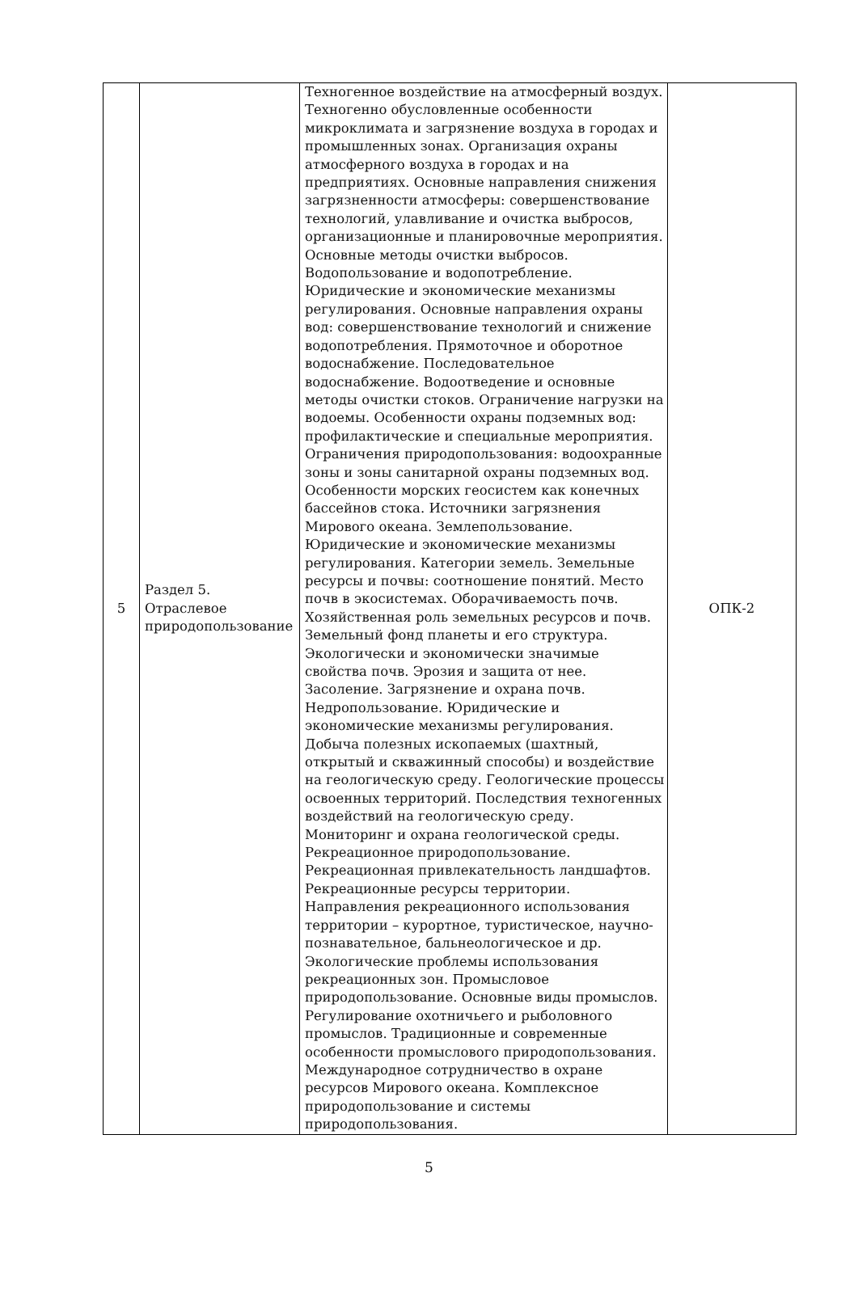| 5 | Раздел 5. Отраслевое природопользование | Техногенное воздействие на атмосферный воздух. Техногенно обусловленные особенности микроклимата и загрязнение воздуха в городах и промышленных зонах. Организация охраны атмосферного воздуха в городах и на предприятиях. Основные направления снижения загрязненности атмосферы: совершенствование технологий, улавливание и очистка выбросов, организационные и планировочные мероприятия. Основные методы очистки выбросов. Водопользование и водопотребление. Юридические и экономические механизмы регулирования. Основные направления охраны вод: совершенствование технологий и снижение водопотребления. Прямоточное и оборотное водоснабжение. Последовательное водоснабжение. Водоотведение и основные методы очистки стоков. Ограничение нагрузки на водоемы. Особенности охраны подземных вод: профилактические и специальные мероприятия. Ограничения природопользования: водоохранные зоны и зоны санитарной охраны подземных вод. Особенности морских геосистем как конечных бассейнов стока. Источники загрязнения Мирового океана. Землепользование. Юридические и экономические механизмы регулирования. Категории земель. Земельные ресурсы и почвы: соотношение понятий. Место почв в экосистемах. Оборачиваемость почв. Хозяйственная роль земельных ресурсов и почв. Земельный фонд планеты и его структура. Экологически и экономически значимые свойства почв. Эрозия и защита от нее. Засоление. Загрязнение и охрана почв. Недропользование. Юридические и экономические механизмы регулирования. Добыча полезных ископаемых (шахтный, открытый и скважинный способы) и воздействие на геологическую среду. Геологические процессы освоенных территорий. Последствия техногенных воздействий на геологическую среду. Мониторинг и охрана геологической среды. Рекреационное природопользование. Рекреационная привлекательность ландшафтов. Рекреационные ресурсы территории. Направления рекреационного использования территории – курортное, туристическое, научно-познавательное, бальнеологическое и др. Экологические проблемы использования рекреационных зон. Промысловое природопользование. Основные виды промыслов. Регулирование охотничьего и рыболовного промыслов. Традиционные и современные особенности промыслового природопользования. Международное сотрудничество в охране ресурсов Мирового океана. Комплексное природопользование и системы природопользования. | ОПК-2 |
5